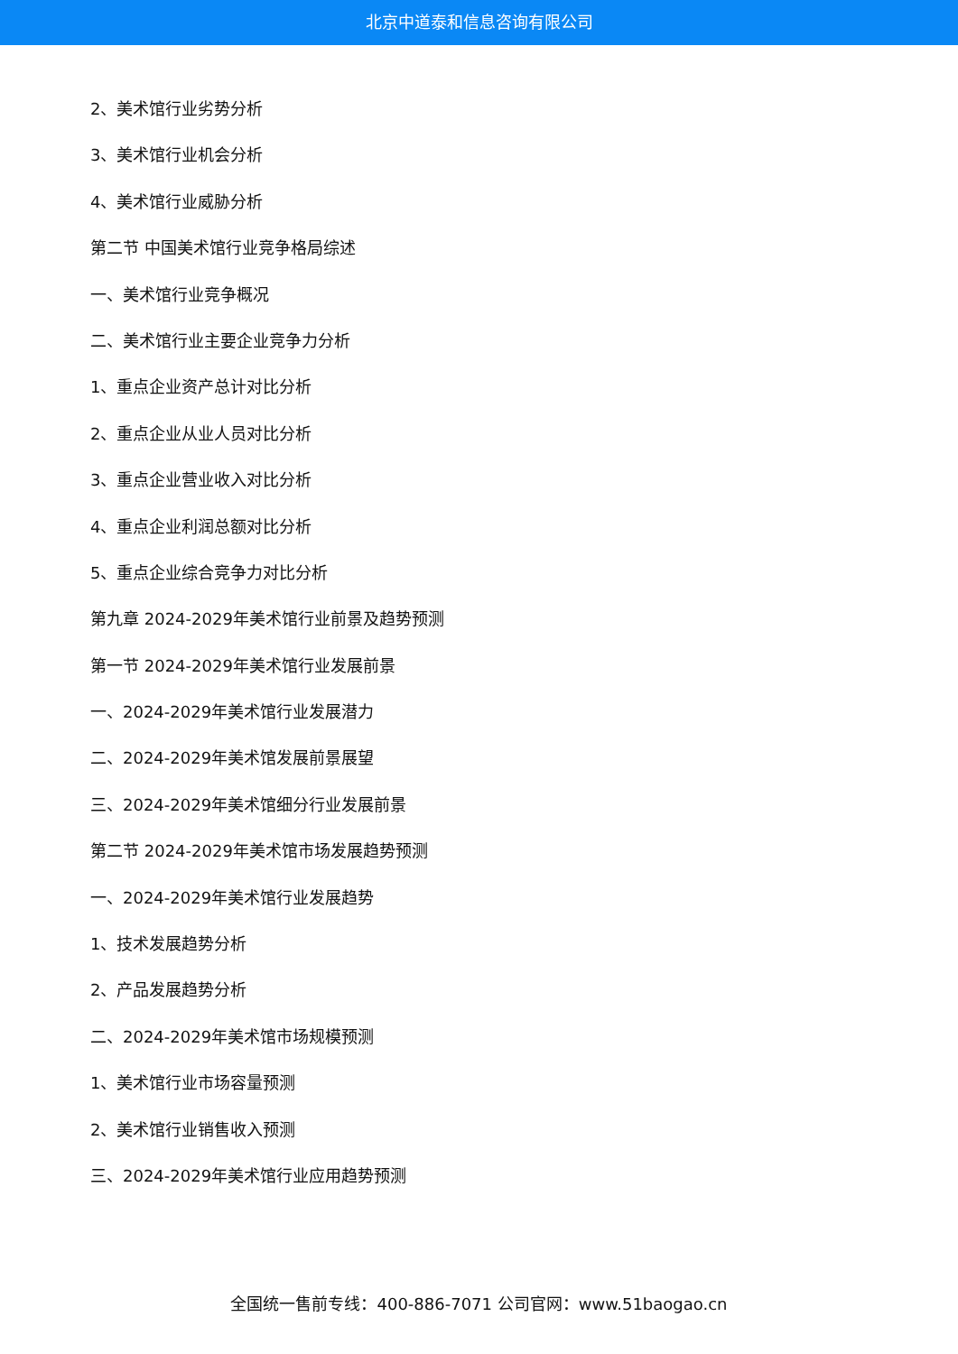北京中道泰和信息咨询有限公司
2、美术馆行业劣势分析
3、美术馆行业机会分析
4、美术馆行业威胁分析
第二节 中国美术馆行业竞争格局综述
一、美术馆行业竞争概况
二、美术馆行业主要企业竞争力分析
1、重点企业资产总计对比分析
2、重点企业从业人员对比分析
3、重点企业营业收入对比分析
4、重点企业利润总额对比分析
5、重点企业综合竞争力对比分析
第九章 2024-2029年美术馆行业前景及趋势预测
第一节 2024-2029年美术馆行业发展前景
一、2024-2029年美术馆行业发展潜力
二、2024-2029年美术馆发展前景展望
三、2024-2029年美术馆细分行业发展前景
第二节 2024-2029年美术馆市场发展趋势预测
一、2024-2029年美术馆行业发展趋势
1、技术发展趋势分析
2、产品发展趋势分析
二、2024-2029年美术馆市场规模预测
1、美术馆行业市场容量预测
2、美术馆行业销售收入预测
三、2024-2029年美术馆行业应用趋势预测
全国统一售前专线：400-886-7071 公司官网：www.51baogao.cn